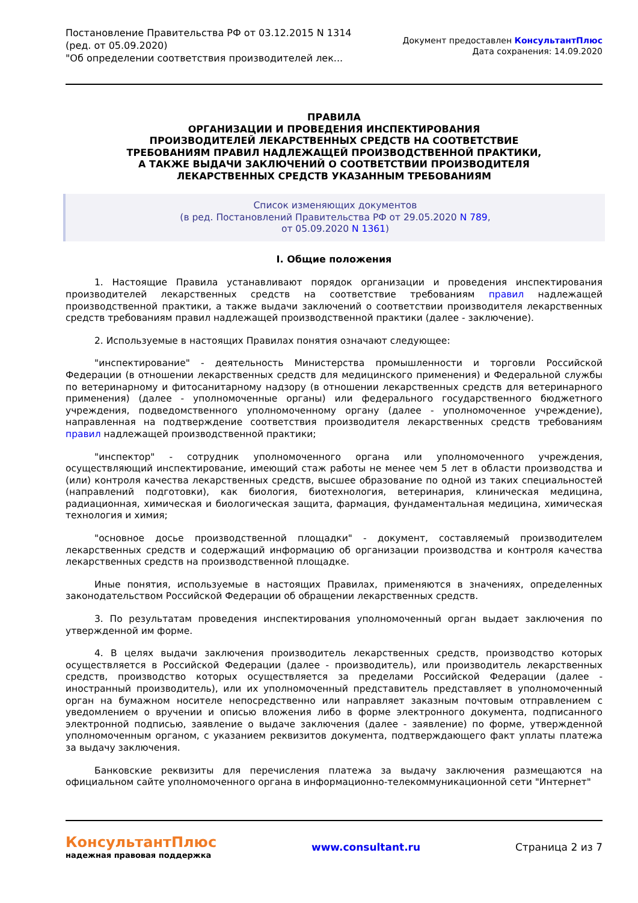Постановление Правительства РФ от 03.12.2015 N 1314
(ред. от 05.09.2020)
"Об определении соответствия производителей лек...
Документ предоставлен КонсультантПлюс
Дата сохранения: 14.09.2020
ПРАВИЛА
ОРГАНИЗАЦИИ И ПРОВЕДЕНИЯ ИНСПЕКТИРОВАНИЯ
ПРОИЗВОДИТЕЛЕЙ ЛЕКАРСТВЕННЫХ СРЕДСТВ НА СООТВЕТСТВИЕ
ТРЕБОВАНИЯМ ПРАВИЛ НАДЛЕЖАЩЕЙ ПРОИЗВОДСТВЕННОЙ ПРАКТИКИ,
А ТАКЖЕ ВЫДАЧИ ЗАКЛЮЧЕНИЙ О СООТВЕТСТВИИ ПРОИЗВОДИТЕЛЯ
ЛЕКАРСТВЕННЫХ СРЕДСТВ УКАЗАННЫМ ТРЕБОВАНИЯМ
Список изменяющих документов
(в ред. Постановлений Правительства РФ от 29.05.2020 N 789,
от 05.09.2020 N 1361)
I. Общие положения
1. Настоящие Правила устанавливают порядок организации и проведения инспектирования производителей лекарственных средств на соответствие требованиям правил надлежащей производственной практики, а также выдачи заключений о соответствии производителя лекарственных средств требованиям правил надлежащей производственной практики (далее - заключение).
2. Используемые в настоящих Правилах понятия означают следующее:
"инспектирование" - деятельность Министерства промышленности и торговли Российской Федерации (в отношении лекарственных средств для медицинского применения) и Федеральной службы по ветеринарному и фитосанитарному надзору (в отношении лекарственных средств для ветеринарного применения) (далее - уполномоченные органы) или федерального государственного бюджетного учреждения, подведомственного уполномоченному органу (далее - уполномоченное учреждение), направленная на подтверждение соответствия производителя лекарственных средств требованиям правил надлежащей производственной практики;
"инспектор" - сотрудник уполномоченного органа или уполномоченного учреждения, осуществляющий инспектирование, имеющий стаж работы не менее чем 5 лет в области производства и (или) контроля качества лекарственных средств, высшее образование по одной из таких специальностей (направлений подготовки), как биология, биотехнология, ветеринария, клиническая медицина, радиационная, химическая и биологическая защита, фармация, фундаментальная медицина, химическая технология и химия;
"основное досье производственной площадки" - документ, составляемый производителем лекарственных средств и содержащий информацию об организации производства и контроля качества лекарственных средств на производственной площадке.
Иные понятия, используемые в настоящих Правилах, применяются в значениях, определенных законодательством Российской Федерации об обращении лекарственных средств.
3. По результатам проведения инспектирования уполномоченный орган выдает заключения по утвержденной им форме.
4. В целях выдачи заключения производитель лекарственных средств, производство которых осуществляется в Российской Федерации (далее - производитель), или производитель лекарственных средств, производство которых осуществляется за пределами Российской Федерации (далее - иностранный производитель), или их уполномоченный представитель представляет в уполномоченный орган на бумажном носителе непосредственно или направляет заказным почтовым отправлением с уведомлением о вручении и описью вложения либо в форме электронного документа, подписанного электронной подписью, заявление о выдаче заключения (далее - заявление) по форме, утвержденной уполномоченным органом, с указанием реквизитов документа, подтверждающего факт уплаты платежа за выдачу заключения.
Банковские реквизиты для перечисления платежа за выдачу заключения размещаются на официальном сайте уполномоченного органа в информационно-телекоммуникационной сети "Интернет"
КонсультантПлюс
надежная правовая поддержка
www.consultant.ru Страница 2 из 7